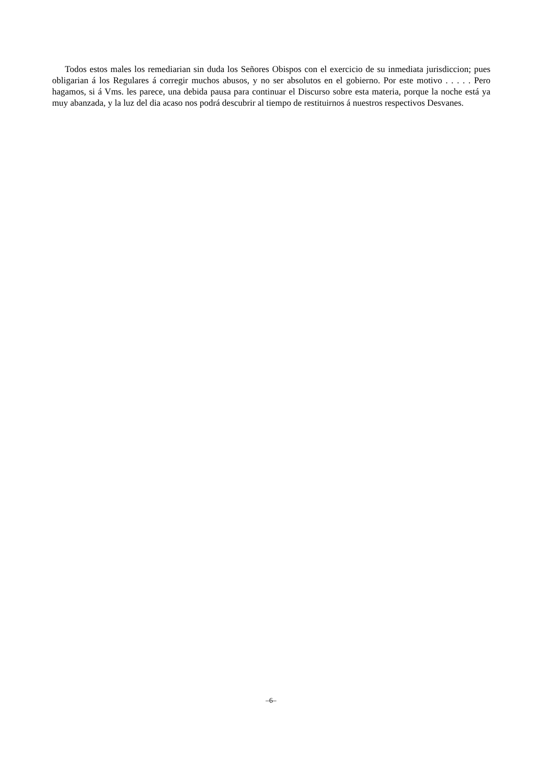Todos estos males los remediarian sin duda los Señores Obispos con el exercicio de su inmediata jurisdiccion; pues obligarian á los Regulares á corregir muchos abusos, y no ser absolutos en el gobierno. Por este motivo . . . . . Pero hagamos, si á Vms. les parece, una debida pausa para continuar el Discurso sobre esta materia, porque la noche está ya muy abanzada, y la luz del dia acaso nos podrá descubrir al tiempo de restituirnos á nuestros respectivos Desvanes.
–6–